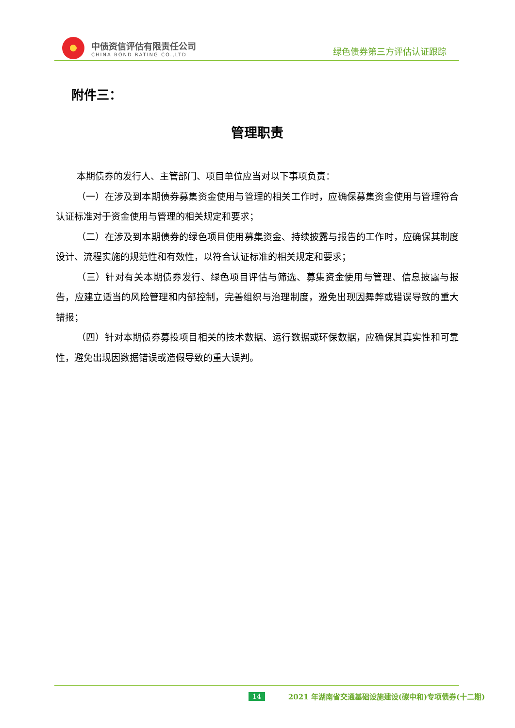中债资信评估有限责任公司
CHINA BOND RATING CO.,LTD
绿色债券第三方评估认证跟踪
附件三：
管理职责
本期债券的发行人、主管部门、项目单位应当对以下事项负责：
（一）在涉及到本期债券募集资金使用与管理的相关工作时，应确保募集资金使用与管理符合认证标准对于资金使用与管理的相关规定和要求；
（二）在涉及到本期债券的绿色项目使用募集资金、持续披露与报告的工作时，应确保其制度设计、流程实施的规范性和有效性，以符合认证标准的相关规定和要求；
（三）针对有关本期债券发行、绿色项目评估与筛选、募集资金使用与管理、信息披露与报告，应建立适当的风险管理和内部控制，完善组织与治理制度，避免出现因舞弊或错误导致的重大错报；
（四）针对本期债券募投项目相关的技术数据、运行数据或环保数据，应确保其真实性和可靠性，避免出现因数据错误或造假导致的重大误判。
14 2021 年湖南省交通基础设施建设(碳中和)专项债券(十二期)